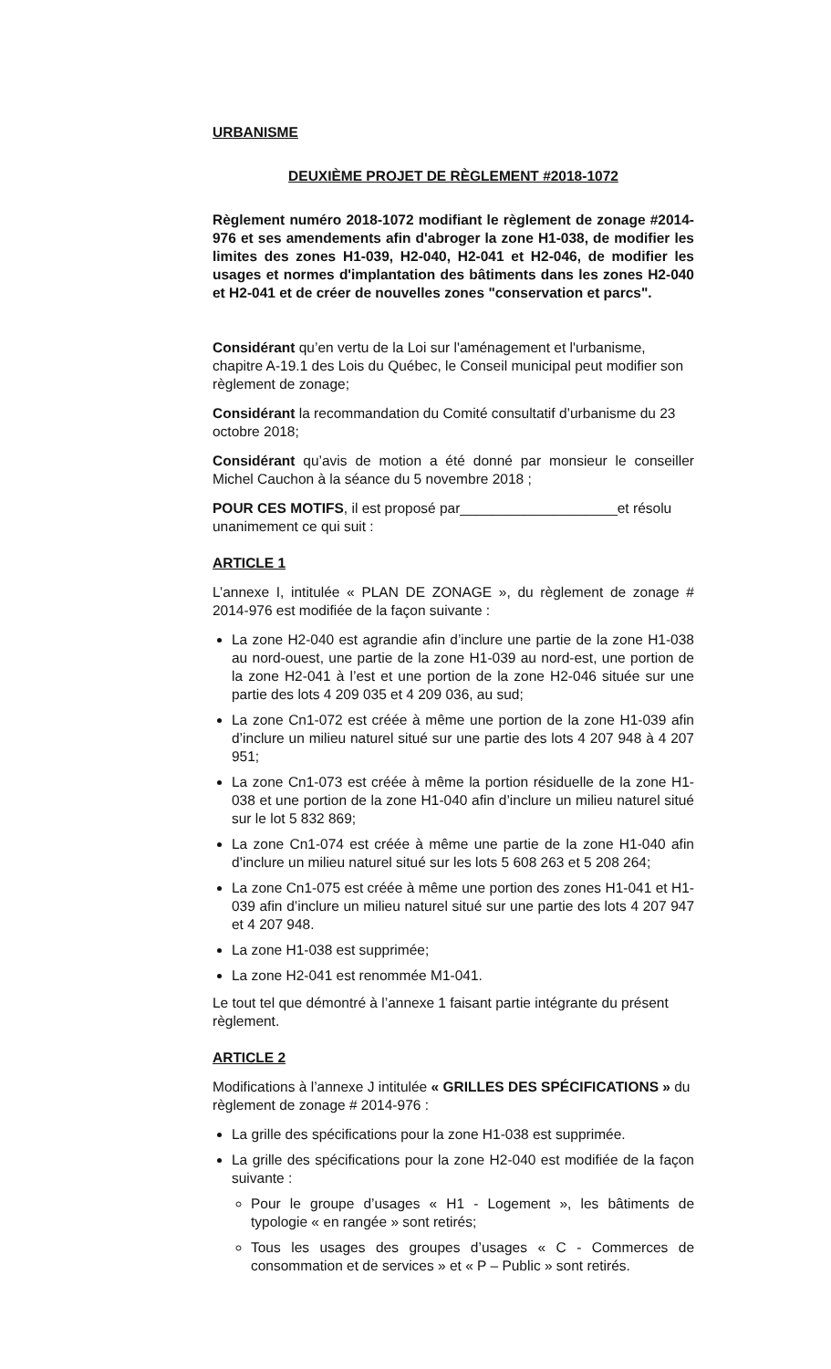URBANISME
DEUXIÈME PROJET DE RÈGLEMENT #2018-1072
Règlement numéro 2018-1072 modifiant le règlement de zonage #2014-976 et ses amendements afin d'abroger la zone H1-038, de modifier les limites des zones H1-039, H2-040, H2-041 et H2-046, de modifier les usages et normes d'implantation des bâtiments dans les zones H2-040 et H2-041 et de créer de nouvelles zones "conservation et parcs".
Considérant qu’en vertu de la Loi sur l'aménagement et l'urbanisme, chapitre A-19.1 des Lois du Québec, le Conseil municipal peut modifier son règlement de zonage;
Considérant la recommandation du Comité consultatif d’urbanisme du 23 octobre 2018;
Considérant qu’avis de motion a été donné par monsieur le conseiller Michel Cauchon à la séance du 5 novembre 2018 ;
POUR CES MOTIFS, il est proposé par____________________et résolu unanimement ce qui suit :
ARTICLE 1
L’annexe I, intitulée « PLAN DE ZONAGE », du règlement de zonage # 2014-976 est modifiée de la façon suivante :
La zone H2-040 est agrandie afin d’inclure une partie de la zone H1-038 au nord-ouest, une partie de la zone H1-039 au nord-est, une portion de la zone H2-041 à l’est et une portion de la zone H2-046 située sur une partie des lots 4 209 035 et 4 209 036, au sud;
La zone Cn1-072 est créée à même une portion de la zone H1-039 afin d’inclure un milieu naturel situé sur une partie des lots 4 207 948 à 4 207 951;
La zone Cn1-073 est créée à même la portion résiduelle de la zone H1-038 et une portion de la zone H1-040 afin d’inclure un milieu naturel situé sur le lot 5 832 869;
La zone Cn1-074 est créée à même une partie de la zone H1-040 afin d’inclure un milieu naturel situé sur les lots 5 608 263 et 5 208 264;
La zone Cn1-075 est créée à même une portion des zones H1-041 et H1-039 afin d’inclure un milieu naturel situé sur une partie des lots 4 207 947 et 4 207 948.
La zone H1-038 est supprimée;
La zone H2-041 est renommée M1-041.
Le tout tel que démontré à l’annexe 1 faisant partie intégrante du présent règlement.
ARTICLE 2
Modifications à l’annexe J intitulée « GRILLES DES SPÉCIFICATIONS » du règlement de zonage # 2014-976 :
La grille des spécifications pour la zone H1-038 est supprimée.
La grille des spécifications pour la zone H2-040 est modifiée de la façon suivante :
Pour le groupe d’usages « H1 - Logement », les bâtiments de typologie « en rangée » sont retirés;
Tous les usages des groupes d’usages « C - Commerces de consommation et de services » et « P – Public » sont retirés.